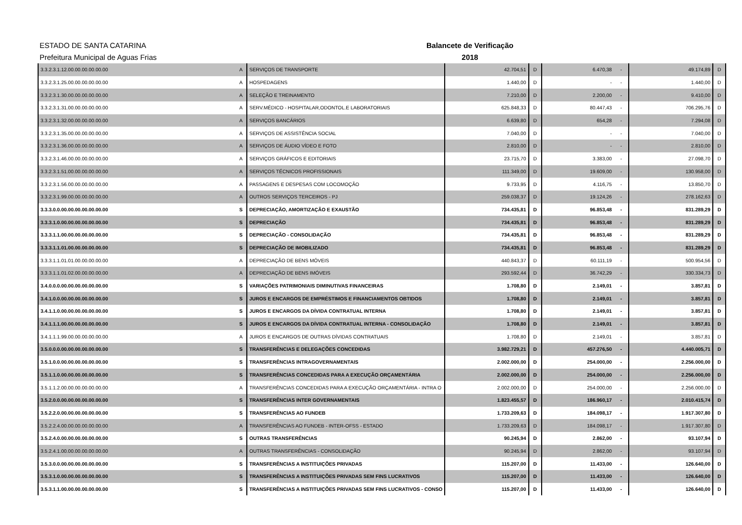ESTADO DE SANTA CATARINA
Prefeitura Municipal de Aguas Frias
Balancete de Verificação
2018
| 3.3.2.3.1.12.00.00.00.00.00.00 | A | SERVIÇOS DE TRANSPORTE | 42.704,51 | D | 6.470,38 | - | 49.174,89 | D |
| 3.3.2.3.1.25.00.00.00.00.00.00 | A | HOSPEDAGENS | 1.440,00 | D | - | - | 1.440,00 | D |
| 3.3.2.3.1.30.00.00.00.00.00.00 | A | SELEÇÃO E TREINAMENTO | 7.210,00 | D | 2.200,00 | - | 9.410,00 | D |
| 3.3.2.3.1.31.00.00.00.00.00.00 | A | SERV.MÉDICO - HOSPITALAR,ODONTOL.E LABORATORIAIS | 625.848,33 | D | 80.447,43 | - | 706.295,76 | D |
| 3.3.2.3.1.32.00.00.00.00.00.00 | A | SERVIÇOS BANCÁRIOS | 6.639,80 | D | 654,28 | - | 7.294,08 | D |
| 3.3.2.3.1.35.00.00.00.00.00.00 | A | SERVIÇOS DE ASSISTÊNCIA SOCIAL | 7.040,00 | D | - | - | 7.040,00 | D |
| 3.3.2.3.1.36.00.00.00.00.00.00 | A | SERVIÇOS DE ÁUDIO VÍDEO E FOTO | 2.810,00 | D | - | - | 2.810,00 | D |
| 3.3.2.3.1.46.00.00.00.00.00.00 | A | SERVIÇOS GRÁFICOS E EDITORIAIS | 23.715,70 | D | 3.383,00 | - | 27.098,70 | D |
| 3.3.2.3.1.51.00.00.00.00.00.00 | A | SERVIÇOS TÉCNICOS PROFISSIONAIS | 111.349,00 | D | 19.609,00 | - | 130.958,00 | D |
| 3.3.2.3.1.56.00.00.00.00.00.00 | A | PASSAGENS E DESPESAS COM LOCOMOÇÃO | 9.733,95 | D | 4.116,75 | - | 13.850,70 | D |
| 3.3.2.3.1.99.00.00.00.00.00.00 | A | OUTROS SERVIÇOS TERCEIROS - PJ | 259.038,37 | D | 19.124,26 | - | 278.162,63 | D |
| 3.3.3.0.0.00.00.00.00.00.00.00 | S | DEPRECIAÇÃO, AMORTIZAÇÃO E EXAUSTÃO | 734.435,81 | D | 96.853,48 | - | 831.289,29 | D |
| 3.3.3.1.0.00.00.00.00.00.00.00 | S | DEPRECIAÇÃO | 734.435,81 | D | 96.853,48 | - | 831.289,29 | D |
| 3.3.3.1.1.00.00.00.00.00.00.00 | S | DEPRECIAÇÃO - CONSOLIDAÇÃO | 734.435,81 | D | 96.853,48 | - | 831.289,29 | D |
| 3.3.3.1.1.01.00.00.00.00.00.00 | S | DEPRECIAÇÃO DE IMOBILIZADO | 734.435,81 | D | 96.853,48 | - | 831.289,29 | D |
| 3.3.3.1.1.01.01.00.00.00.00.00 | A | DEPRECIAÇÃO DE BENS MÓVEIS | 440.843,37 | D | 60.111,19 | - | 500.954,56 | D |
| 3.3.3.1.1.01.02.00.00.00.00.00 | A | DEPRECIAÇÃO DE BENS IMÓVEIS | 293.592,44 | D | 36.742,29 | - | 330.334,73 | D |
| 3.4.0.0.0.00.00.00.00.00.00.00 | S | VARIAÇÕES PATRIMONIAIS DIMINUTIVAS FINANCEIRAS | 1.708,80 | D | 2.149,01 | - | 3.857,81 | D |
| 3.4.1.0.0.00.00.00.00.00.00.00 | S | JUROS E ENCARGOS DE EMPRÉSTIMOS E FINANCIAMENTOS OBTIDOS | 1.708,80 | D | 2.149,01 | - | 3.857,81 | D |
| 3.4.1.1.0.00.00.00.00.00.00.00 | S | JUROS E ENCARGOS DA DÍVIDA CONTRATUAL INTERNA | 1.708,80 | D | 2.149,01 | - | 3.857,81 | D |
| 3.4.1.1.1.00.00.00.00.00.00.00 | S | JUROS E ENCARGOS DA DÍVIDA CONTRATUAL INTERNA - CONSOLIDAÇÃO | 1.708,80 | D | 2.149,01 | - | 3.857,81 | D |
| 3.4.1.1.1.99.00.00.00.00.00.00 | A | JUROS E ENCARGOS DE OUTRAS DÍVIDAS CONTRATUAIS | 1.708,80 | D | 2.149,01 | - | 3.857,81 | D |
| 3.5.0.0.0.00.00.00.00.00.00.00 | S | TRANSFERÊNCIAS E DELEGAÇÕES CONCEDIDAS | 3.982.729,21 | D | 457.276,50 | - | 4.440.005,71 | D |
| 3.5.1.0.0.00.00.00.00.00.00.00 | S | TRANSFERÊNCIAS INTRAGOVERNAMENTAIS | 2.002.000,00 | D | 254.000,00 | - | 2.256.000,00 | D |
| 3.5.1.1.0.00.00.00.00.00.00.00 | S | TRANSFERÊNCIAS CONCEDIDAS PARA A EXECUÇÃO ORÇAMENTÁRIA | 2.002.000,00 | D | 254.000,00 | - | 2.256.000,00 | D |
| 3.5.1.1.2.00.00.00.00.00.00.00 | A | TRANSFERÊNCIAS CONCEDIDAS PARA A EXECUÇÃO ORÇAMENTÁRIA - INTRA O | 2.002.000,00 | D | 254.000,00 | - | 2.256.000,00 | D |
| 3.5.2.0.0.00.00.00.00.00.00.00 | S | TRANSFERÊNCIAS INTER GOVERNAMENTAIS | 1.823.455,57 | D | 186.960,17 | - | 2.010.415,74 | D |
| 3.5.2.2.0.00.00.00.00.00.00.00 | S | TRANSFERÊNCIAS AO FUNDEB | 1.733.209,63 | D | 184.098,17 | - | 1.917.307,80 | D |
| 3.5.2.2.4.00.00.00.00.00.00.00 | A | TRANSFERÊNCIAS AO FUNDEB - INTER-OFSS - ESTADO | 1.733.209,63 | D | 184.098,17 | - | 1.917.307,80 | D |
| 3.5.2.4.0.00.00.00.00.00.00.00 | S | OUTRAS TRANSFERÊNCIAS | 90.245,94 | D | 2.862,00 | - | 93.107,94 | D |
| 3.5.2.4.1.00.00.00.00.00.00.00 | A | OUTRAS TRANSFERÊNCIAS - CONSOLIDAÇÃO | 90.245,94 | D | 2.862,00 | - | 93.107,94 | D |
| 3.5.3.0.0.00.00.00.00.00.00.00 | S | TRANSFERÊNCIAS A INSTITUIÇÕES PRIVADAS | 115.207,00 | D | 11.433,00 | - | 126.640,00 | D |
| 3.5.3.1.0.00.00.00.00.00.00.00 | S | TRANSFERÊNCIAS A INSTITUIÇÕES PRIVADAS SEM FINS LUCRATIVOS | 115.207,00 | D | 11.433,00 | - | 126.640,00 | D |
| 3.5.3.1.1.00.00.00.00.00.00.00 | S | TRANSFERÊNCIAS A INSTITUIÇÕES PRIVADAS SEM FINS LUCRATIVOS - CONSO | 115.207,00 | D | 11.433,00 | - | 126.640,00 | D |